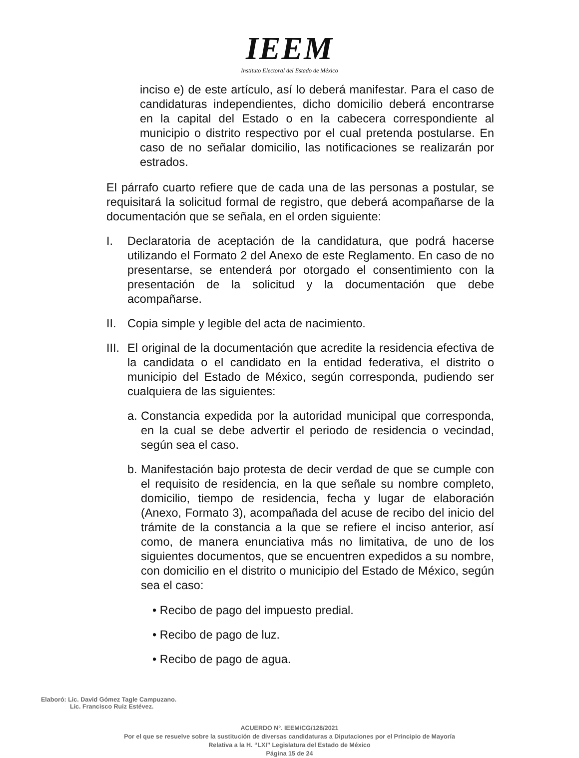IEEM
Instituto Electoral del Estado de México
inciso e) de este artículo, así lo deberá manifestar. Para el caso de candidaturas independientes, dicho domicilio deberá encontrarse en la capital del Estado o en la cabecera correspondiente al municipio o distrito respectivo por el cual pretenda postularse. En caso de no señalar domicilio, las notificaciones se realizarán por estrados.
El párrafo cuarto refiere que de cada una de las personas a postular, se requisitará la solicitud formal de registro, que deberá acompañarse de la documentación que se señala, en el orden siguiente:
I. Declaratoria de aceptación de la candidatura, que podrá hacerse utilizando el Formato 2 del Anexo de este Reglamento. En caso de no presentarse, se entenderá por otorgado el consentimiento con la presentación de la solicitud y la documentación que debe acompañarse.
II.
Copia simple y legible del acta de nacimiento.
III.
El original de la documentación que acredite la residencia efectiva de la candidata o el candidato en la entidad federativa, el distrito o municipio del Estado de México, según corresponda, pudiendo ser cualquiera de las siguientes:
a.
Constancia expedida por la autoridad municipal que corresponda, en la cual se debe advertir el periodo de residencia o vecindad, según sea el caso.
b.
Manifestación bajo protesta de decir verdad de que se cumple con el requisito de residencia, en la que señale su nombre completo, domicilio, tiempo de residencia, fecha y lugar de elaboración (Anexo, Formato 3), acompañada del acuse de recibo del inicio del trámite de la constancia a la que se refiere el inciso anterior, así como, de manera enunciativa más no limitativa, de uno de los siguientes documentos, que se encuentren expedidos a su nombre, con domicilio en el distrito o municipio del Estado de México, según sea el caso:
• Recibo de pago del impuesto predial.
• Recibo de pago de luz.
• Recibo de pago de agua.
Elaboró: Lic. David Gómez Tagle Campuzano.
Lic. Francisco Ruiz Estévez.
ACUERDO N°. IEEM/CG/128/2021
Por el que se resuelve sobre la sustitución de diversas candidaturas a Diputaciones por el Principio de Mayoría
Relativa a la H. “LXI” Legislatura del Estado de México
Página 15 de 24